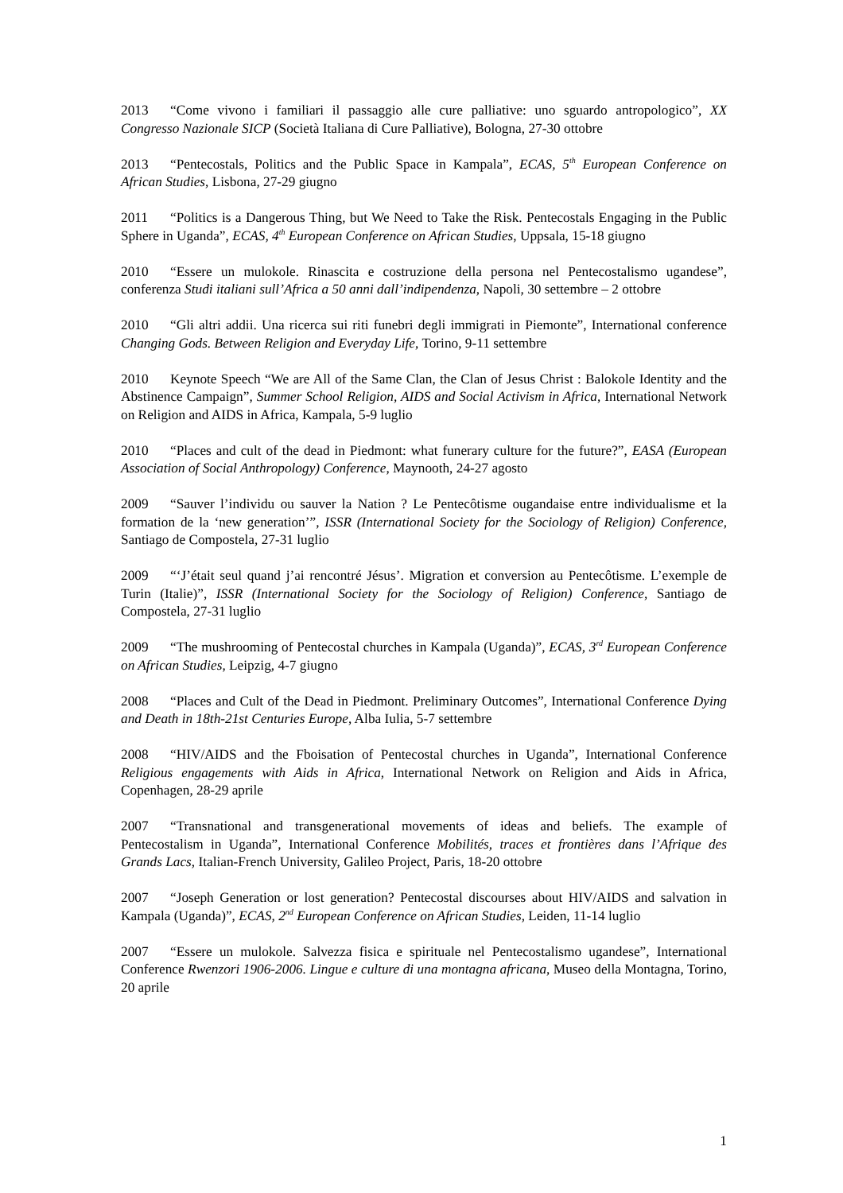2013 “Come vivono i familiari il passaggio alle cure palliative: uno sguardo antropologico”, XX Congresso Nazionale SICP (Società Italiana di Cure Palliative), Bologna, 27-30 ottobre
2013 “Pentecostals, Politics and the Public Space in Kampala”, ECAS, 5<sup>th</sup> European Conference on African Studies, Lisbona, 27-29 giugno
2011 “Politics is a Dangerous Thing, but We Need to Take the Risk. Pentecostals Engaging in the Public Sphere in Uganda”, ECAS, 4<sup>th</sup> European Conference on African Studies, Uppsala, 15-18 giugno
2010 “Essere un mulokole. Rinascita e costruzione della persona nel Pentecostalismo ugandese”, conferenza Studi italiani sull’Africa a 50 anni dall’indipendenza, Napoli, 30 settembre – 2 ottobre
2010 “Gli altri addii. Una ricerca sui riti funebri degli immigrati in Piemonte”, International conference Changing Gods. Between Religion and Everyday Life, Torino, 9-11 settembre
2010 Keynote Speech “We are All of the Same Clan, the Clan of Jesus Christ : Balokole Identity and the Abstinence Campaign”, Summer School Religion, AIDS and Social Activism in Africa, International Network on Religion and AIDS in Africa, Kampala, 5-9 luglio
2010 “Places and cult of the dead in Piedmont: what funerary culture for the future?”, EASA (European Association of Social Anthropology) Conference, Maynooth, 24-27 agosto
2009 “Sauver l’individu ou sauver la Nation ? Le Pentecôtisme ougandaise entre individualisme et la formation de la ‘new generation’”, ISSR (International Society for the Sociology of Religion) Conference, Santiago de Compostela, 27-31 luglio
2009 “‘J’était seul quand j’ai rencontré Jésus’. Migration et conversion au Pentecôtisme. L’exemple de Turin (Italie)”, ISSR (International Society for the Sociology of Religion) Conference, Santiago de Compostela, 27-31 luglio
2009 “The mushrooming of Pentecostal churches in Kampala (Uganda)”, ECAS, 3<sup>rd</sup> European Conference on African Studies, Leipzig, 4-7 giugno
2008 “Places and Cult of the Dead in Piedmont. Preliminary Outcomes”, International Conference Dying and Death in 18th-21st Centuries Europe, Alba Iulia, 5-7 settembre
2008 “HIV/AIDS and the Fboisation of Pentecostal churches in Uganda”, International Conference Religious engagements with Aids in Africa, International Network on Religion and Aids in Africa, Copenhagen, 28-29 aprile
2007 “Transnational and transgenerational movements of ideas and beliefs. The example of Pentecostalism in Uganda”, International Conference Mobilités, traces et frontières dans l’Afrique des Grands Lacs, Italian-French University, Galileo Project, Paris, 18-20 ottobre
2007 “Joseph Generation or lost generation? Pentecostal discourses about HIV/AIDS and salvation in Kampala (Uganda)”, ECAS, 2<sup>nd</sup> European Conference on African Studies, Leiden, 11-14 luglio
2007 “Essere un mulokole. Salvezza fisica e spirituale nel Pentecostalismo ugandese”, International Conference Rwenzori 1906-2006. Lingue e culture di una montagna africana, Museo della Montagna, Torino, 20 aprile
1